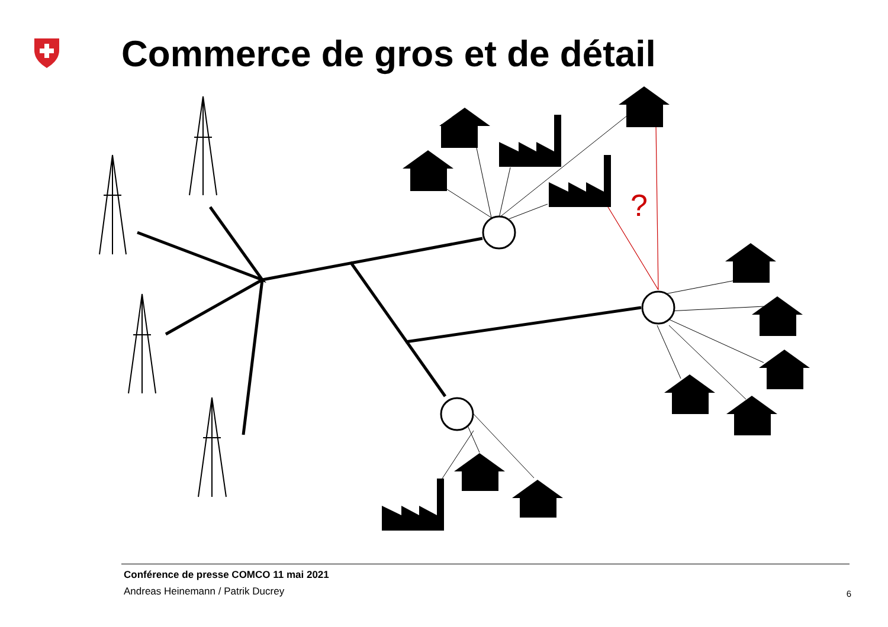Commerce de gros et de détail
?
Conférence de presse COMCO 11 mai 2021
Andreas Heinemann / Patrik Ducrey
6